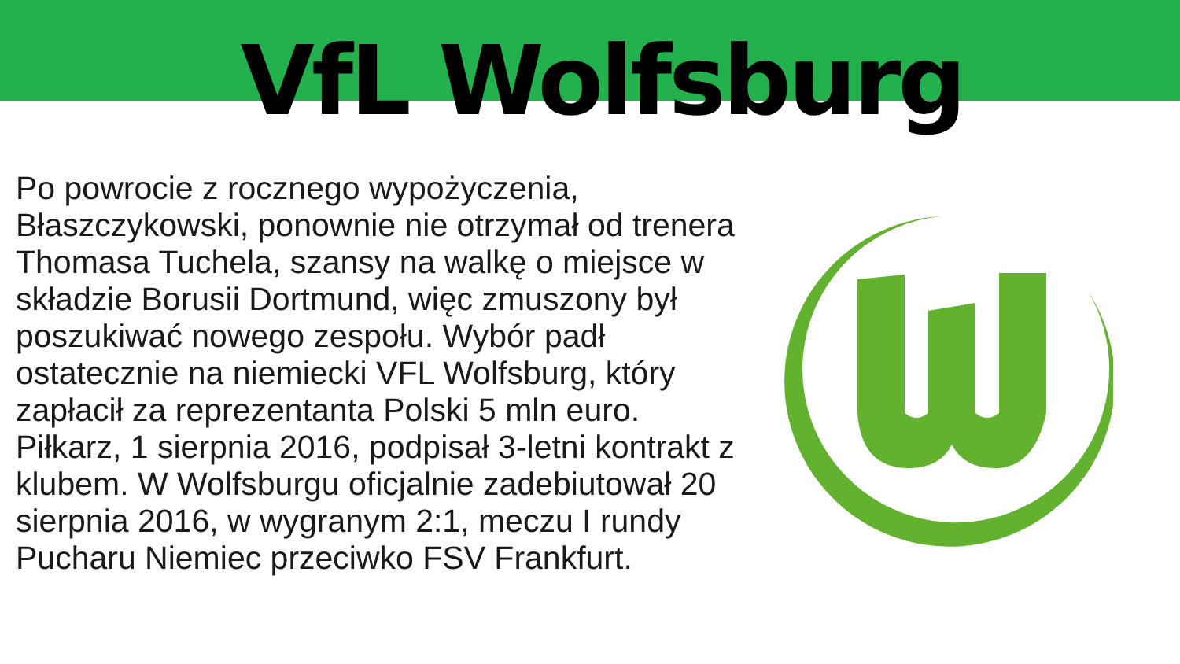VfL Wolfsburg
Po powrocie z rocznego wypożyczenia, Błaszczykowski, ponownie nie otrzymał od trenera Thomasa Tuchela, szansy na walkę o miejsce w składzie Borusii Dortmund, więc zmuszony był poszukiwać nowego zespołu. Wybór padł ostatecznie na niemiecki VFL Wolfsburg, który zapłacił za reprezentanta Polski 5 mln euro. Piłkarz, 1 sierpnia 2016, podpisał 3-letni kontrakt z klubem. W Wolfsburgu oficjalnie zadebiutował 20 sierpnia 2016, w wygranym 2:1, meczu I rundy Pucharu Niemiec przeciwko FSV Frankfurt.